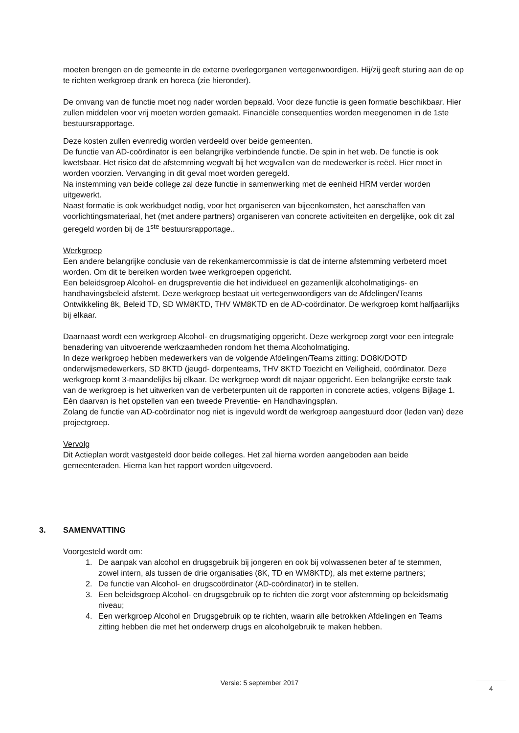moeten brengen en de gemeente in de externe overlegorganen vertegenwoordigen. Hij/zij geeft sturing aan de op te richten werkgroep drank en horeca (zie hieronder).
De omvang van de functie moet nog nader worden bepaald. Voor deze functie is geen formatie beschikbaar. Hier zullen middelen voor vrij moeten worden gemaakt. Financiële consequenties worden meegenomen in de 1ste bestuursrapportage.
Deze kosten zullen evenredig worden verdeeld over beide gemeenten.
De functie van AD-coördinator is een belangrijke verbindende functie. De spin in het web. De functie is ook kwetsbaar. Het risico dat de afstemming wegvalt bij het wegvallen van de medewerker is reëel. Hier moet in worden voorzien. Vervanging in dit geval moet worden geregeld.
Na instemming van beide college zal deze functie in samenwerking met de eenheid HRM verder worden uitgewerkt.
Naast formatie is ook werkbudget nodig, voor het organiseren van bijeenkomsten, het aanschaffen van voorlichtingsmateriaal, het (met andere partners) organiseren van concrete activiteiten en dergelijke, ook dit zal geregeld worden bij de 1<sup>ste</sup> bestuursrapportage..
Werkgroep
Een andere belangrijke conclusie van de rekenkamercommissie is dat de interne afstemming verbeterd moet worden. Om dit te bereiken worden twee werkgroepen opgericht.
Een beleidsgroep Alcohol- en drugspreventie die het individueel en gezamenlijk alcoholmatigings- en handhavingsbeleid afstemt. Deze werkgroep bestaat uit vertegenwoordigers van de Afdelingen/Teams Ontwikkeling 8k, Beleid TD, SD WM8KTD, THV WM8KTD en de AD-coördinator. De werkgroep komt halfjaarlijks bij elkaar.
Daarnaast wordt een werkgroep Alcohol- en drugsmatiging opgericht. Deze werkgroep zorgt voor een integrale benadering van uitvoerende werkzaamheden rondom het thema Alcoholmatiging.
In deze werkgroep hebben medewerkers van de volgende Afdelingen/Teams zitting: DO8K/DOTD onderwijsmedewerkers, SD 8KTD (jeugd- dorpenteams, THV 8KTD Toezicht en Veiligheid, coördinator. Deze werkgroep komt 3-maandelijks bij elkaar. De werkgroep wordt dit najaar opgericht. Een belangrijke eerste taak van de werkgroep is het uitwerken van de verbeterpunten uit de rapporten in concrete acties, volgens Bijlage 1. Eén daarvan is het opstellen van een tweede Preventie- en Handhavingsplan.
Zolang de functie van AD-coördinator nog niet is ingevuld wordt de werkgroep aangestuurd door (leden van) deze projectgroep.
Vervolg
Dit Actieplan wordt vastgesteld door beide colleges. Het zal hierna worden aangeboden aan beide gemeenteraden. Hierna kan het rapport worden uitgevoerd.
3. SAMENVATTING
Voorgesteld wordt om:
1. De aanpak van alcohol en drugsgebruik bij jongeren en ook bij volwassenen beter af te stemmen, zowel intern, als tussen de drie organisaties (8K, TD en WM8KTD), als met externe partners;
2. De functie van Alcohol- en drugscoördinator (AD-coördinator) in te stellen.
3. Een beleidsgroep Alcohol- en drugsgebruik op te richten die zorgt voor afstemming op beleidsmatig niveau;
4. Een werkgroep Alcohol en Drugsgebruik op te richten, waarin alle betrokken Afdelingen en Teams zitting hebben die met het onderwerp drugs en alcoholgebruik te maken hebben.
Versie: 5 september 2017 4